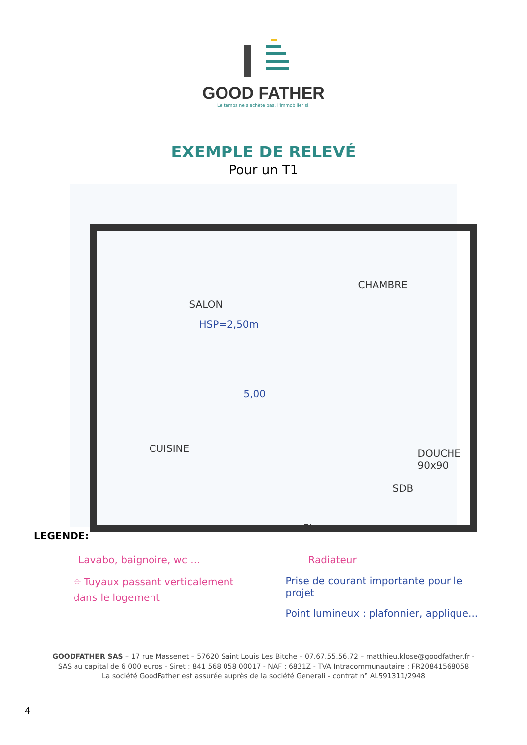GOOD FATHER
Le temps ne s'achète pas, l'immobilier si.
EXEMPLE DE RELEVÉ
Pour un T1
SALON
HSP=2,50m
CHAMBRE
CUISINE
SDB
DOUCHE 90x90
PL
5,00
LEGENDE:
Lavabo, baignoire, wc ...
⌖ Tuyaux passant verticalement
dans le logement
Radiateur
Prise de courant importante pour le projet
Point lumineux : plafonnier, applique...
GOODFATHER SAS – 17 rue Massenet – 57620 Saint Louis Les Bitche – 07.67.55.56.72 – matthieu.klose@goodfather.fr -
SAS au capital de 6 000 euros - Siret : 841 568 058 00017 - NAF : 6831Z - TVA Intracommunautaire : FR20841568058
La société GoodFather est assurée auprès de la société Generali - contrat n° AL591311/2948
4